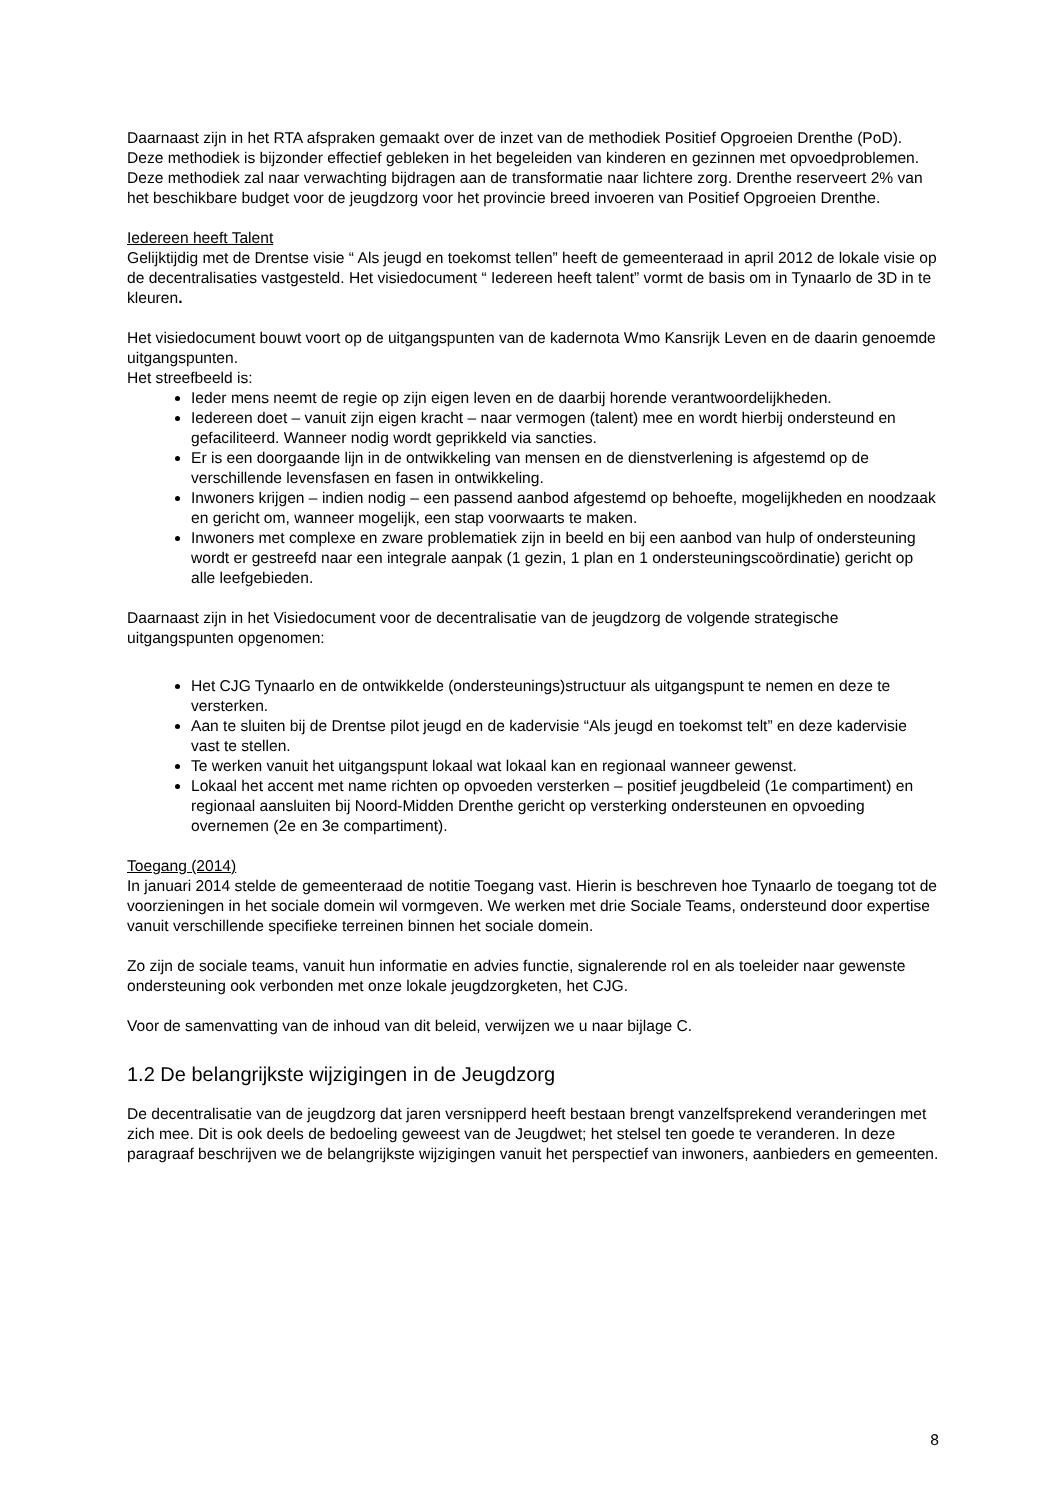Daarnaast zijn in het RTA afspraken gemaakt over de inzet van de methodiek Positief Opgroeien Drenthe (PoD). Deze methodiek is bijzonder effectief gebleken in het begeleiden van kinderen en gezinnen met opvoedproblemen. Deze methodiek zal naar verwachting bijdragen aan de transformatie naar lichtere zorg. Drenthe reserveert 2% van het beschikbare budget voor de jeugdzorg voor het provincie breed invoeren van Positief Opgroeien Drenthe.
Iedereen heeft Talent
Gelijktijdig met de Drentse visie “ Als jeugd en toekomst tellen” heeft de gemeenteraad in april 2012 de lokale visie op de decentralisaties vastgesteld. Het visiedocument “ Iedereen heeft talent” vormt de basis om in Tynaarlo de 3D in te kleuren.
Het visiedocument bouwt voort op de uitgangspunten van de kadernota Wmo Kansrijk Leven en de daarin genoemde uitgangspunten.
Het streefbeeld is:
Ieder mens neemt de regie op zijn eigen leven en de daarbij horende verantwoordelijkheden.
Iedereen doet – vanuit zijn eigen kracht – naar vermogen (talent) mee en wordt hierbij ondersteund en gefaciliteerd. Wanneer nodig wordt geprikkeld via sancties.
Er is een doorgaande lijn in de ontwikkeling van mensen en de dienstverlening is afgestemd op de verschillende levensfasen en fasen in ontwikkeling.
Inwoners krijgen – indien nodig – een passend aanbod afgestemd op behoefte, mogelijkheden en noodzaak en gericht om, wanneer mogelijk, een stap voorwaarts te maken.
Inwoners met complexe en zware problematiek zijn in beeld en bij een aanbod van hulp of ondersteuning wordt er gestreefd naar een integrale aanpak (1 gezin, 1 plan en 1 ondersteuningscoördinatie) gericht op alle leefgebieden.
Daarnaast zijn in het Visiedocument voor de decentralisatie van de jeugdzorg de volgende strategische uitgangspunten opgenomen:
Het CJG Tynaarlo en de ontwikkelde (ondersteunings)structuur als uitgangspunt te nemen en deze te versterken.
Aan te sluiten bij de Drentse pilot jeugd en de kadervisie “Als jeugd en toekomst telt” en deze kadervisie vast te stellen.
Te werken vanuit het uitgangspunt lokaal wat lokaal kan en regionaal wanneer gewenst.
Lokaal het accent met name richten op opvoeden versterken – positief jeugdbeleid (1e compartiment) en regionaal aansluiten bij Noord-Midden Drenthe gericht op versterking ondersteunen en opvoeding overnemen (2e en 3e compartiment).
Toegang (2014)
In januari 2014 stelde de gemeenteraad de notitie Toegang vast. Hierin is beschreven hoe Tynaarlo de toegang tot de voorzieningen in het sociale domein wil vormgeven. We werken met drie Sociale Teams, ondersteund door expertise vanuit verschillende specifieke terreinen binnen het sociale domein.
Zo zijn de sociale teams, vanuit hun informatie en advies functie, signalerende rol en als toeleider naar gewenste ondersteuning ook verbonden met onze lokale jeugdzorgketen, het CJG.
Voor de samenvatting van de inhoud van dit beleid, verwijzen we u naar bijlage C.
1.2 De belangrijkste wijzigingen in de Jeugdzorg
De decentralisatie van de jeugdzorg dat jaren versnipperd heeft bestaan brengt vanzelfsprekend veranderingen met zich mee. Dit is ook deels de bedoeling geweest van de Jeugdwet; het stelsel ten goede te veranderen. In deze paragraaf beschrijven we de belangrijkste wijzigingen vanuit het perspectief van inwoners, aanbieders en gemeenten.
8